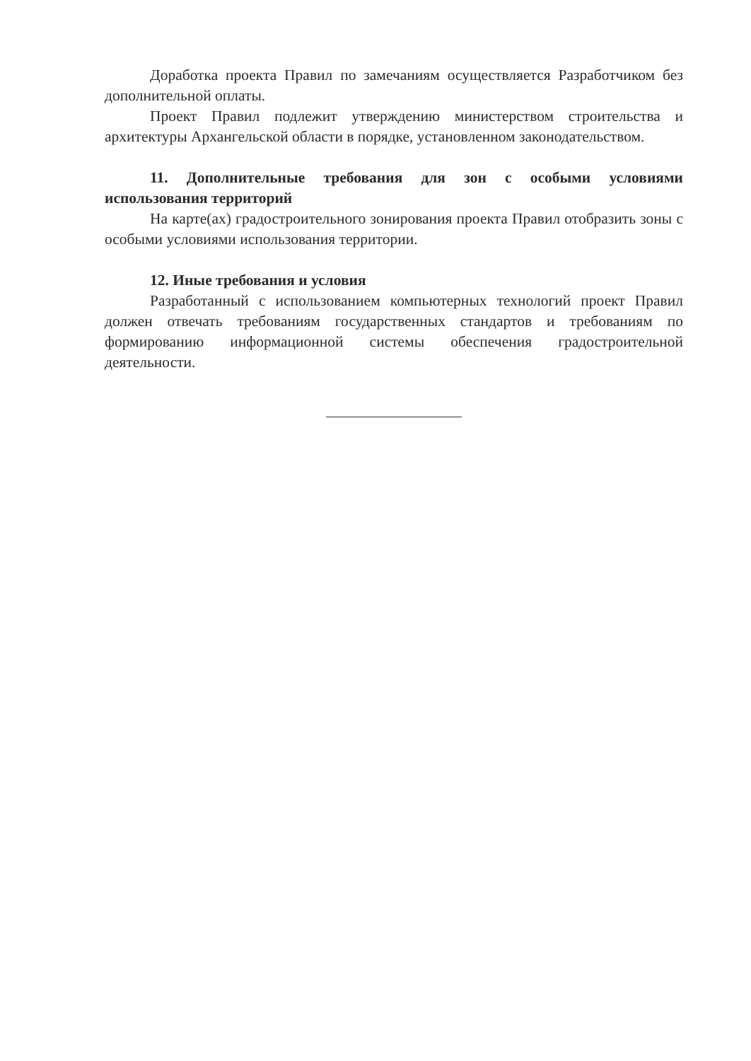Доработка проекта Правил по замечаниям осуществляется Разработчиком без дополнительной оплаты.
Проект Правил подлежит утверждению министерством строительства и архитектуры Архангельской области в порядке, установленном законодательством.
11. Дополнительные требования для зон с особыми условиями использования территорий
На карте(ах) градостроительного зонирования проекта Правил отобразить зоны с особыми условиями использования территории.
12. Иные требования и условия
Разработанный с использованием компьютерных технологий проект Правил должен отвечать требованиям государственных стандартов и требованиям по формированию информационной системы обеспечения градостроительной деятельности.